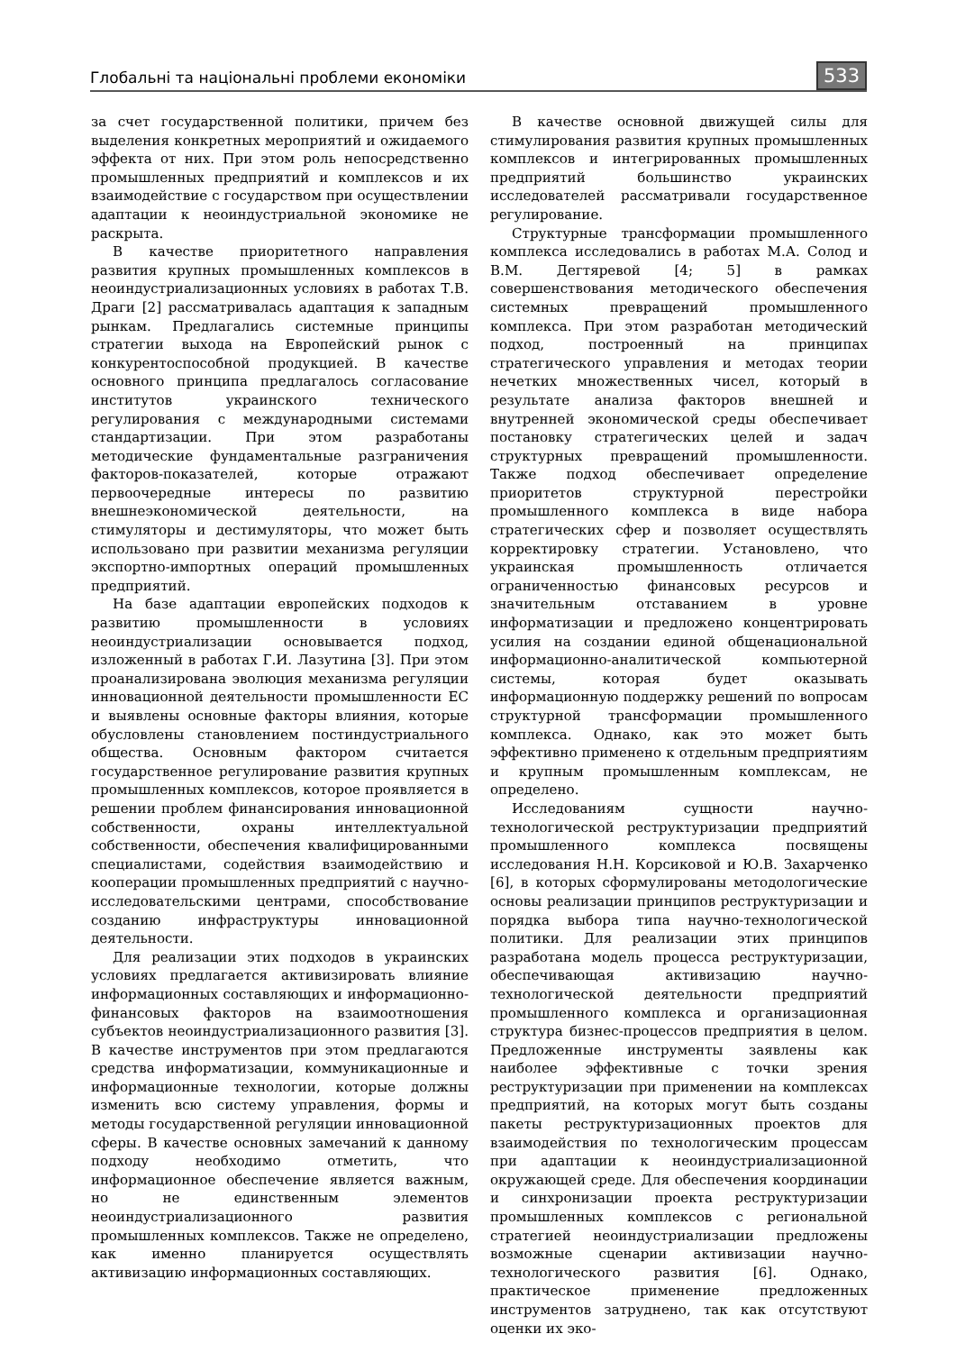Глобальні та національні проблеми економіки 533
за счет государственной политики, причем без выделения конкретных мероприятий и ожидаемого эффекта от них. При этом роль непосредственно промышленных предприятий и комплексов и их взаимодействие с государством при осуществлении адаптации к неоиндустриальной экономике не раскрыта.
В качестве приоритетного направления развития крупных промышленных комплексов в неоиндустриализационных условиях в работах Т.В. Драги [2] рассматривалась адаптация к западным рынкам. Предлагались системные принципы стратегии выхода на Европейский рынок с конкурентоспособной продукцией. В качестве основного принципа предлагалось согласование институтов украинского технического регулирования с международными системами стандартизации. При этом разработаны методические фундаментальные разграничения факторов-показателей, которые отражают первоочередные интересы по развитию внешнеэкономической деятельности, на стимуляторы и дестимуляторы, что может быть использовано при развитии механизма регуляции экспортно-импортных операций промышленных предприятий.
На базе адаптации европейских подходов к развитию промышленности в условиях неоиндустриализации основывается подход, изложенный в работах Г.И. Лазутина [3]. При этом проанализирована эволюция механизма регуляции инновационной деятельности промышленности ЕС и выявлены основные факторы влияния, которые обусловлены становлением постиндустриального общества. Основным фактором считается государственное регулирование развития крупных промышленных комплексов, которое проявляется в решении проблем финансирования инновационной собственности, охраны интеллектуальной собственности, обеспечения квалифицированными специалистами, содействия взаимодействию и кооперации промышленных предприятий с научно-исследовательскими центрами, способствование созданию инфраструктуры инновационной деятельности.
Для реализации этих подходов в украинских условиях предлагается активизировать влияние информационных составляющих и информационно-финансовых факторов на взаимоотношения субъектов неоиндустриализационного развития [3]. В качестве инструментов при этом предлагаются средства информатизации, коммуникационные и информационные технологии, которые должны изменить всю систему управления, формы и методы государственной регуляции инновационной сферы. В качестве основных замечаний к данному подходу необходимо отметить, что информационное обеспечение является важным, но не единственным элементов неоиндустриализационного развития промышленных комплексов. Также не определено, как именно планируется осуществлять активизацию информационных составляющих.
В качестве основной движущей силы для стимулирования развития крупных промышленных комплексов и интегрированных промышленных предприятий большинство украинских исследователей рассматривали государственное регулирование.
Структурные трансформации промышленного комплекса исследовались в работах М.А. Солод и В.М. Дегтяревой [4; 5] в рамках совершенствования методического обеспечения системных превращений промышленного комплекса. При этом разработан методический подход, построенный на принципах стратегического управления и методах теории нечетких множественных чисел, который в результате анализа факторов внешней и внутренней экономической среды обеспечивает постановку стратегических целей и задач структурных превращений промышленности. Также подход обеспечивает определение приоритетов структурной перестройки промышленного комплекса в виде набора стратегических сфер и позволяет осуществлять корректировку стратегии. Установлено, что украинская промышленность отличается ограниченностью финансовых ресурсов и значительным отставанием в уровне информатизации и предложено концентрировать усилия на создании единой общенациональной информационно-аналитической компьютерной системы, которая будет оказывать информационную поддержку решений по вопросам структурной трансформации промышленного комплекса. Однако, как это может быть эффективно применено к отдельным предприятиям и крупным промышленным комплексам, не определено.
Исследованиям сущности научно-технологической реструктуризации предприятий промышленного комплекса посвящены исследования Н.Н. Корсиковой и Ю.В. Захарченко [6], в которых сформулированы методологические основы реализации принципов реструктуризации и порядка выбора типа научно-технологической политики. Для реализации этих принципов разработана модель процесса реструктуризации, обеспечивающая активизацию научно-технологической деятельности предприятий промышленного комплекса и организационная структура бизнес-процессов предприятия в целом. Предложенные инструменты заявлены как наиболее эффективные с точки зрения реструктуризации при применении на комплексах предприятий, на которых могут быть созданы пакеты реструктуризационных проектов для взаимодействия по технологическим процессам при адаптации к неоиндустриализационной окружающей среде. Для обеспечения координации и синхронизации проекта реструктуризации промышленных комплексов с региональной стратегией неоиндустриализации предложены возможные сценарии активизации научно-технологического развития [6]. Однако, практическое применение предложенных инструментов затруднено, так как отсутствуют оценки их эко-